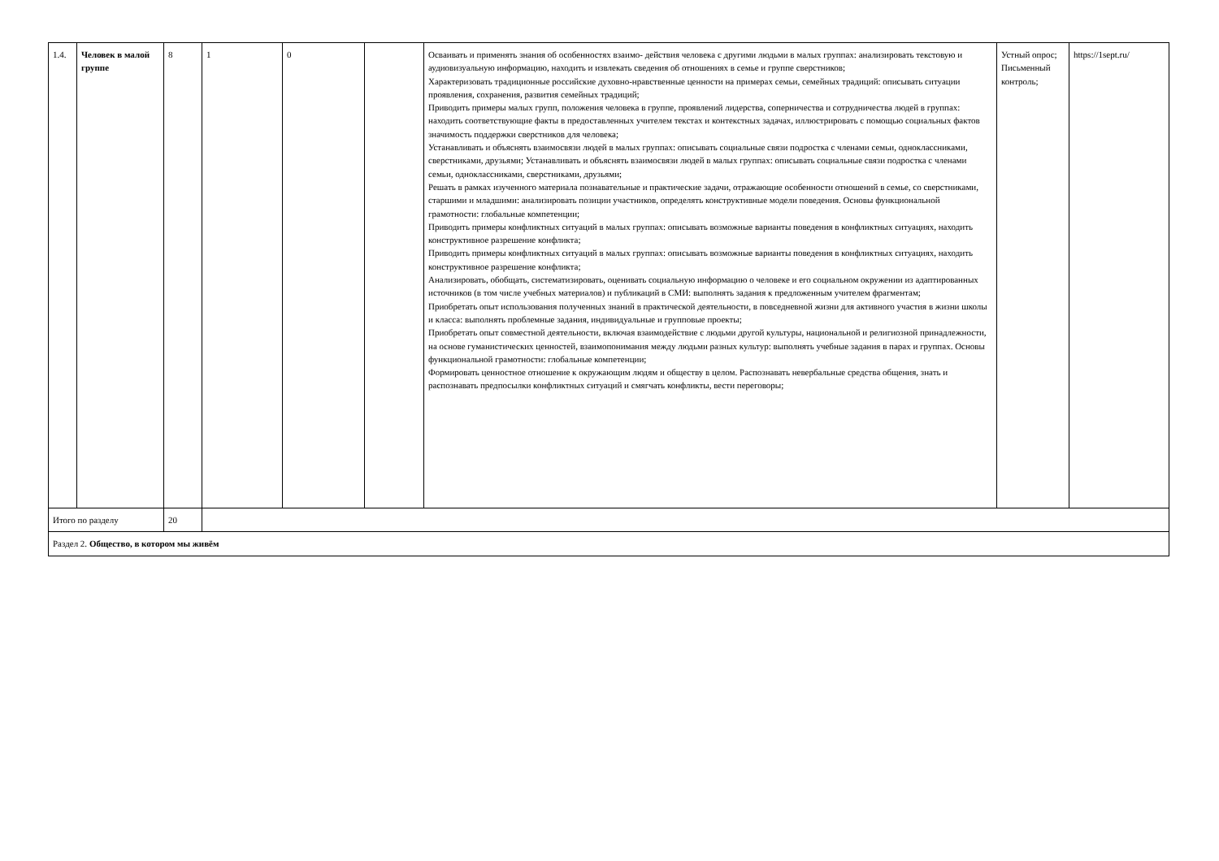| 1.4. | Человек в малой группе | 8 | 1 | 0 | | Осваивать и применять знания об особенностях взаимо- действия человека с другими людьми в малых группах: анализировать текстовую и аудиовизуальную информацию, находить и извлекать сведения об отношениях в семье и группе сверстников; Характеризовать традиционные российские духовно-нравственные ценности на примерах семьи, семейных традиций: описывать ситуации проявления, сохранения, развития семейных традиций; Приводить примеры малых групп, положения человека в группе, проявлений лидерства, соперничества и сотрудничества людей в группах: находить соответствующие факты в предоставленных учителем текстах и контекстных задачах, иллюстрировать с помощью социальных фактов значимость поддержки сверстников для человека; Устанавливать и объяснять взаимосвязи людей в малых группах: описывать социальные связи подростка с членами семьи, одноклассниками, сверстниками, друзьями; Устанавливать и объяснять взаимосвязи людей в малых группах: описывать социальные связи подростка с членами семьи, одноклассниками, сверстниками, друзьями; Решать в рамках изученного материала познавательные и практические задачи, отражающие особенности отношений в семье, со сверстниками, старшими и младшими: анализировать позиции участников, определять конструктивные модели поведения. Основы функциональной грамотности: глобальные компетенции; Приводить примеры конфликтных ситуаций в малых группах: описывать возможные варианты поведения в конфликтных ситуациях, находить конструктивное разрешение конфликта; Приводить примеры конфликтных ситуаций в малых группах: описывать возможные варианты поведения в конфликтных ситуациях, находить конструктивное разрешение конфликта; Анализировать, обобщать, систематизировать, оценивать социальную информацию о человеке и его социальном окружении из адаптированных источников (в том числе учебных материалов) и публикаций в СМИ: выполнять задания к предложенным учителем фрагментам; Приобретать опыт использования полученных знаний в практической деятельности, в повседневной жизни для активного участия в жизни школы и класса: выполнять проблемные задания, индивидуальные и групповые проекты; Приобретать опыт совместной деятельности, включая взаимодействие с людьми другой культуры, национальной и религиозной принадлежности, на основе гуманистических ценностей, взаимопонимания между людьми разных культур: выполнять учебные задания в парах и группах. Основы функциональной грамотности: глобальные компетенции; Формировать ценностное отношение к окружающим людям и обществу в целом. Распознавать невербальные средства общения, знать и распознавать предпосылки конфликтных ситуаций и смягчать конфликты, вести переговоры; | Устный опрос; Письменный контроль; | https://1sept.ru/ |
| Итого по разделу | | 20 | | | | | | |
| Раздел 2. Общество, в котором мы живём | | | | | | | | |